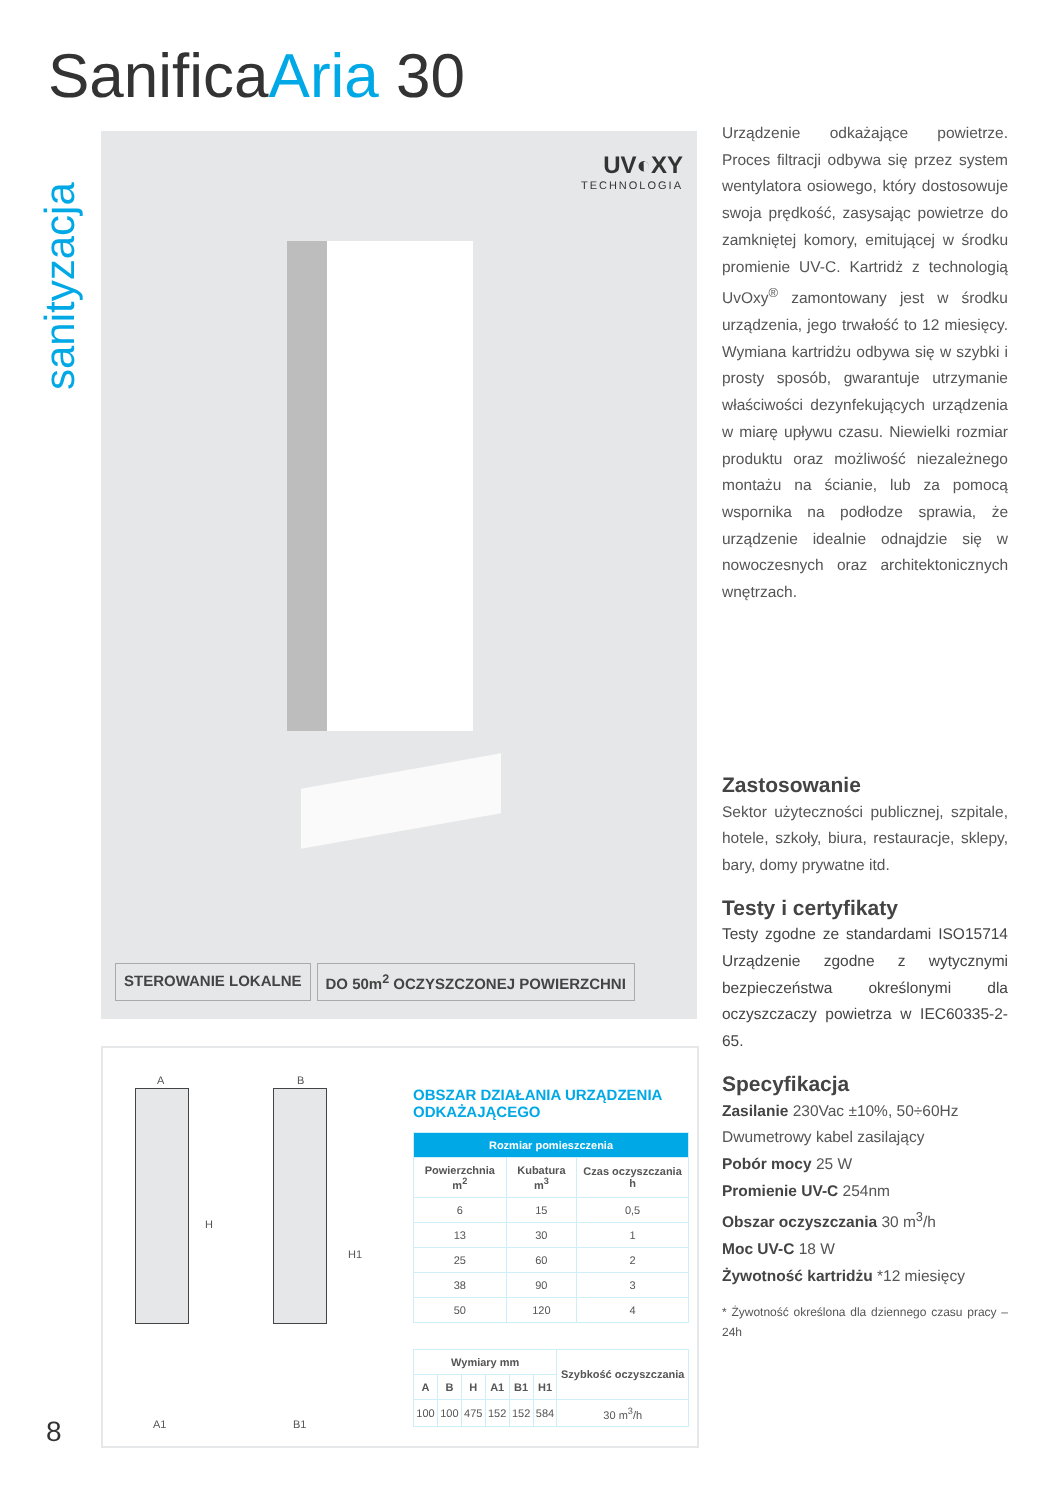SanificaAria 30
sanityzacja
UV◐XY
TECHNOLOGIA
STEROWANIE LOKALNE DO 50m<sup>2</sup> OCZYSZCZONEJ POWIERZCHNI
Urządzenie odkażające powietrze. Proces filtracji odbywa się przez system wentylatora osiowego, który dostosowuje swoja prędkość, zasysając powietrze do zamkniętej komory, emitującej w środku promienie UV-C. Kartridż z technologią UvOxy<sup>®</sup> zamontowany jest w środku urządzenia, jego trwałość to 12 miesięcy. Wymiana kartridżu odbywa się w szybki i prosty sposób, gwarantuje utrzymanie właściwości dezynfekujących urządzenia w miarę upływu czasu. Niewielki rozmiar produktu oraz możliwość niezależnego montażu na ścianie, lub za pomocą wspornika na podłodze sprawia, że urządzenie idealnie odnajdzie się w nowoczesnych oraz architektonicznych wnętrzach.
Zastosowanie
Sektor użyteczności publicznej, szpitale, hotele, szkoły, biura, restauracje, sklepy, bary, domy prywatne itd.
Testy i certyfikaty
Testy zgodne ze standardami ISO15714 Urządzenie zgodne z wytycznymi bezpieczeństwa określonymi dla oczyszczaczy powietrza w IEC60335-2-65.
Specyfikacja
Zasilanie 230Vac ±10%, 50÷60Hz
Dwumetrowy kabel zasilający
Pobór mocy 25 W
Promienie UV-C 254nm
Obszar oczyszczania 30 m<sup>3</sup>/h
Moc UV-C 18 W
Żywotność kartridżu *12 miesięcy
* Żywotność określona dla dziennego czasu pracy – 24h
A B
H
H1
A1 B1
OBSZAR DZIAŁANIA URZĄDZENIA ODKAŻAJĄCEGO
| Rozmiar pomieszczenia | | |
| --- | --- | --- |
| Powierzchnia m<sup>2</sup> | Kubatura m<sup>3</sup> | Czas oczyszczania h |
| 6 | 15 | 0,5 |
| 13 | 30 | 1 |
| 25 | 60 | 2 |
| 38 | 90 | 3 |
| 50 | 120 | 4 |
| Wymiary mm | | | | | | Szybkość oczyszczania |
| --- | --- | --- | --- | --- | --- | --- |
| A | B | H | A1 | B1 | H1 | |
| 100 | 100 | 475 | 152 | 152 | 584 | 30 m<sup>3</sup>/h |
8